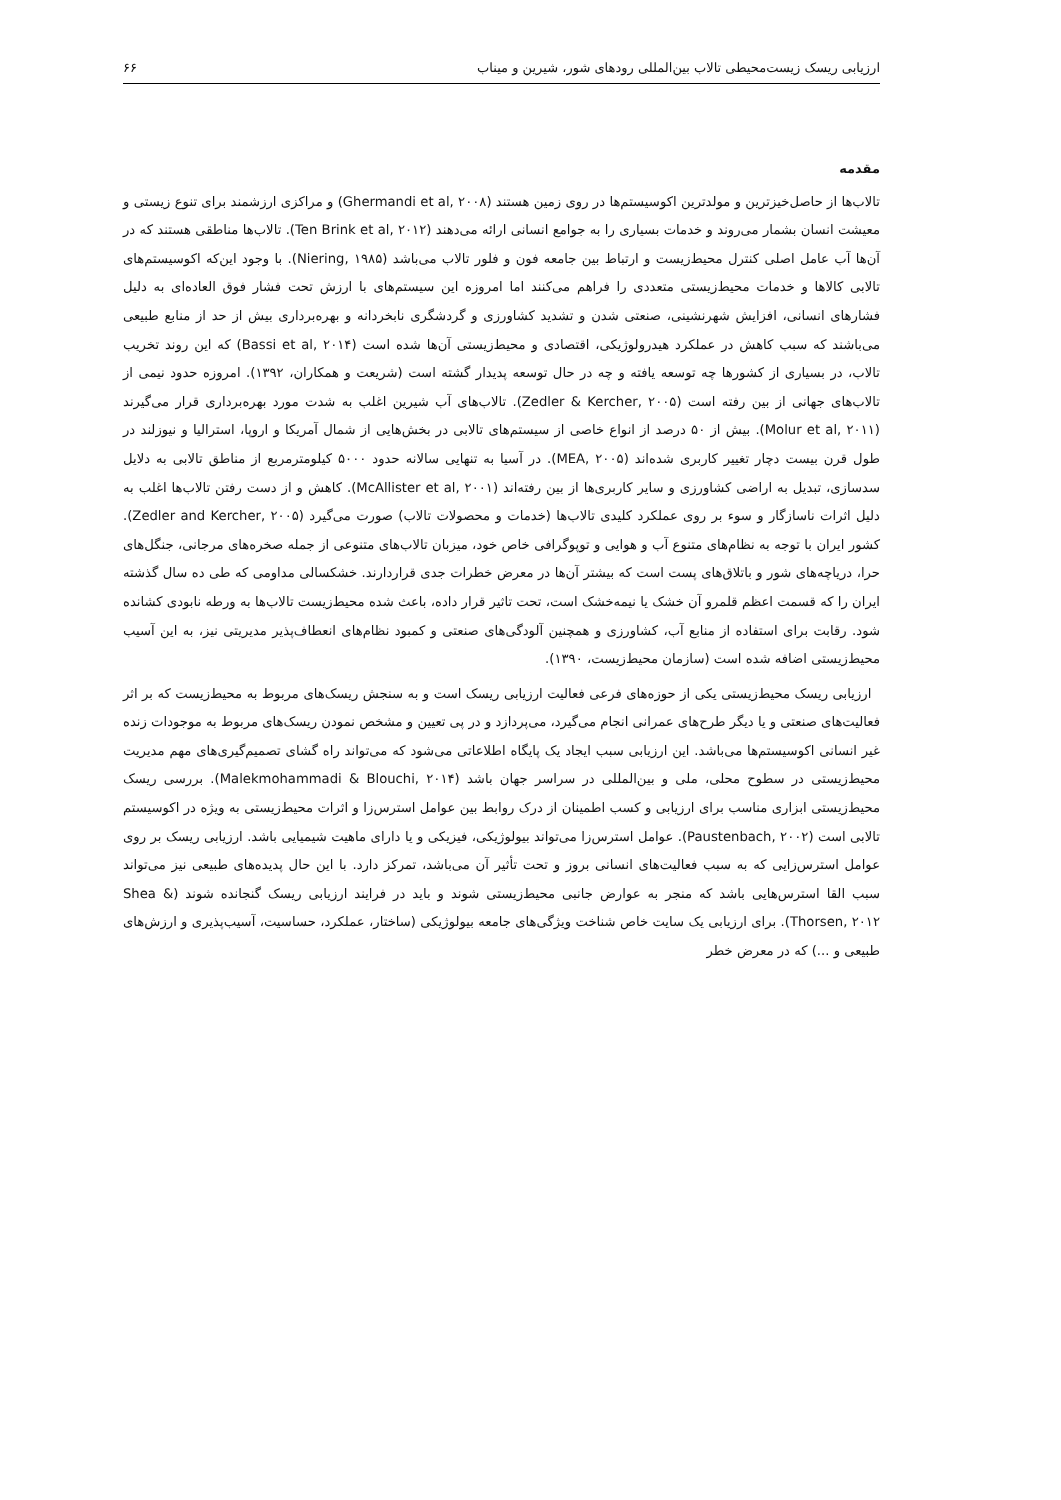ارزیابی ریسک زیست‌محیطی تالاب بین‌المللی رودهای شور، شیرین و میناب ۶۶
مقدمه
تالاب‌ها از حاصل‌خیزترین و مولدترین اکوسیستم‌ها در روی زمین هستند (Ghermandi et al, ۲۰۰۸) و مراکزی ارزشمند برای تنوع زیستی و معیشت انسان بشمار می‌روند و خدمات بسیاری را به جوامع انسانی ارائه می‌دهند (Ten Brink et al, ۲۰۱۲). تالاب‌ها مناطقی هستند که در آن‌ها آب عامل اصلی کنترل محیط‌زیست و ارتباط بین جامعه فون و فلور تالاب می‌باشد (Niering, ۱۹۸۵). با وجود این‌که اکوسیستم‌های تالابی کالاها و خدمات محیط‌زیستی متعددی را فراهم می‌کنند اما امروزه این سیستم‌های با ارزش تحت فشار فوق العاده‌ای به دلیل فشارهای انسانی، افزایش شهرنشینی، صنعتی شدن و تشدید کشاورزی و گردشگری نابخردانه و بهره‌برداری بیش از حد از منابع طبیعی می‌باشند که سبب کاهش در عملکرد هیدرولوژیکی، اقتصادی و محیط‌زیستی آن‌ها شده است (Bassi et al, ۲۰۱۴) که این روند تخریب تالاب، در بسیاری از کشورها چه توسعه یافته و چه در حال توسعه پدیدار گشته است (شریعت و همکاران، ۱۳۹۲). امروزه حدود نیمی از تالاب‌های جهانی از بین رفته است (Zedler & Kercher, ۲۰۰۵). تالاب‌های آب شیرین اغلب به شدت مورد بهره‌برداری قرار می‌گیرند (Molur et al, ۲۰۱۱). بیش از ۵۰ درصد از انواع خاصی از سیستم‌های تالابی در بخش‌هایی از شمال آمریکا و اروپا، استرالیا و نیوزلند در طول قرن بیست دچار تغییر کاربری شده‌اند (MEA, ۲۰۰۵). در آسیا به تنهایی سالانه حدود ۵۰۰۰ کیلومترمربع از مناطق تالابی به دلایل سدسازی، تبدیل به اراضی کشاورزی و سایر کاربری‌ها از بین رفته‌اند (McAllister et al, ۲۰۰۱). کاهش و از دست رفتن تالاب‌ها اغلب به دلیل اثرات ناسازگار و سوء بر روی عملکرد کلیدی تالاب‌ها (خدمات و محصولات تالاب) صورت می‌گیرد (Zedler and Kercher, ۲۰۰۵). کشور ایران با توجه به نظام‌های متنوع آب و هوایی و توپوگرافی خاص خود، میزبان تالاب‌های متنوعی از جمله صخره‌های مرجانی، جنگل‌های حرا، دریاچه‌های شور و باتلاق‌های پست است که بیشتر آن‌ها در معرض خطرات جدی قراردارند. خشکسالی مداومی که طی ده سال گذشته ایران را که قسمت اعظم قلمرو آن خشک یا نیمه‌خشک است، تحت تاثیر قرار داده، باعث شده محیط‌زیست تالاب‌ها به ورطه نابودی کشانده شود. رقابت برای استفاده از منابع آب، کشاورزی و همچنین آلودگی‌های صنعتی و کمبود نظام‌های انعطاف‌پذیر مدیریتی نیز، به این آسیب محیط‌زیستی اضافه شده است (سازمان محیط‌زیست، ۱۳۹۰).
ارزیابی ریسک محیط‌زیستی یکی از حوزه‌های فرعی فعالیت ارزیابی ریسک است و به سنجش ریسک‌های مربوط به محیط‌زیست که بر اثر فعالیت‌های صنعتی و یا دیگر طرح‌های عمرانی انجام می‌گیرد، می‌پردازد و در پی تعیین و مشخص نمودن ریسک‌های مربوط به موجودات زنده غیر انسانی اکوسیستم‌ها می‌باشد. این ارزیابی سبب ایجاد یک پایگاه اطلاعاتی می‌شود که می‌تواند راه گشای تصمیم‌گیری‌های مهم مدیریت محیط‌زیستی در سطوح محلی، ملی و بین‌المللی در سراسر جهان باشد (Malekmohammadi & Blouchi, ۲۰۱۴). بررسی ریسک محیط‌زیستی ابزاری مناسب برای ارزیابی و کسب اطمینان از درک روابط بین عوامل استرس‌زا و اثرات محیط‌زیستی به ویژه در اکوسیستم تالابی است (Paustenbach, ۲۰۰۲). عوامل استرس‌زا می‌تواند بیولوژیکی، فیزیکی و یا دارای ماهیت شیمیایی باشد. ارزیابی ریسک بر روی عوامل استرس‌زایی که به سبب فعالیت‌های انسانی بروز و تحت تأثیر آن می‌باشد، تمرکز دارد. با این حال پدیده‌های طبیعی نیز می‌تواند سبب القا استرس‌هایی باشد که منجر به عوارض جانبی محیط‌زیستی شوند و باید در فرایند ارزیابی ریسک گنجانده شوند (Shea & Thorsen, ۲۰۱۲). برای ارزیابی یک سایت خاص شناخت ویژگی‌های جامعه بیولوژیکی (ساختار، عملکرد، حساسیت، آسیب‌پذیری و ارزش‌های طبیعی و ...) که در معرض خطر